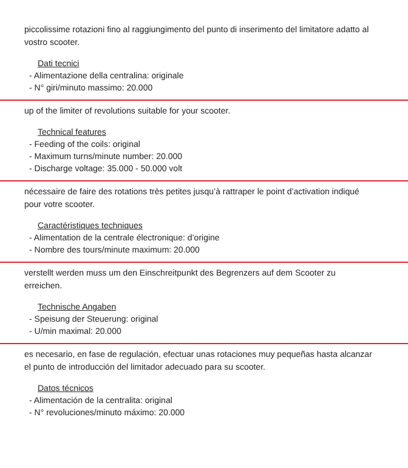piccolissime rotazioni fino al raggiungimento del punto di inserimento del limitatore adatto al vostro scooter.
Dati tecnici
- Alimentazione della centralina: originale
- N° giri/minuto massimo: 20.000
up of the limiter of revolutions suitable for your scooter.
Technical features
- Feeding of the coils: original
- Maximum turns/minute number: 20.000
- Discharge voltage: 35.000 - 50.000 volt
nécessaire de faire des rotations très petites jusqu’à rattraper le point d’activation indiqué pour votre scooter.
Caractéristiques techniques
- Alimentation de la centrale électronique: d’origine
- Nombre des tours/minute maximum: 20.000
verstellt werden muss um den Einschreitpunkt des Begrenzers auf dem Scooter zu erreichen.
Technische Angaben
- Speisung der Steuerung: original
- U/min maximal: 20.000
es necesario, en fase de regulación, efectuar unas rotaciones muy pequeñas hasta alcanzar el punto de introducción del limitador adecuado para su scooter.
Datos técnicos
- Alimentación de la centralita: original
- N° revoluciones/minuto máximo: 20.000